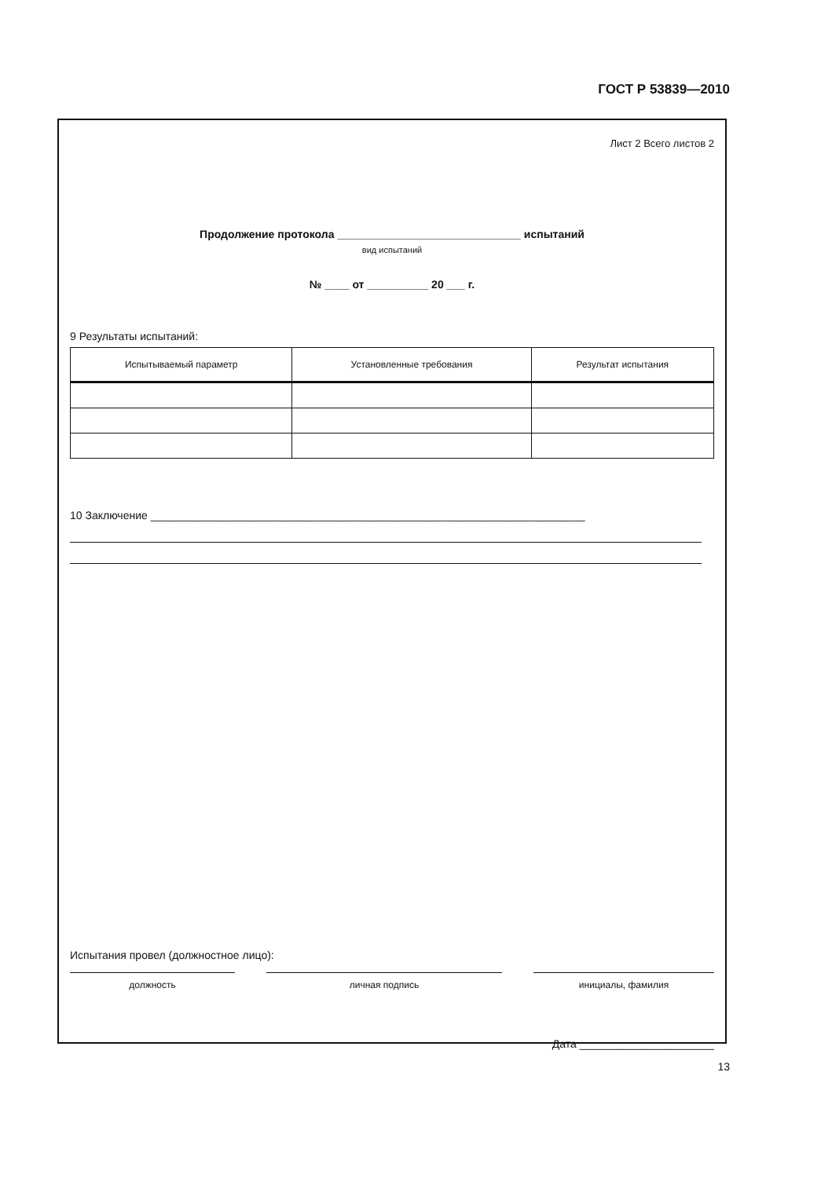ГОСТ Р 53839—2010
Лист 2 Всего листов 2
Продолжение протокола ______________________________ испытаний
вид испытаний
№ ____ от __________ 20 ___ г.
9 Результаты испытаний:
| Испытываемый параметр | Установленные требования | Результат испытания |
| --- | --- | --- |
10 Заключение _______________________________________________________________________
Испытания провел (должностное лицо):
должность личная подпись инициалы, фамилия
Дата ______________________
13